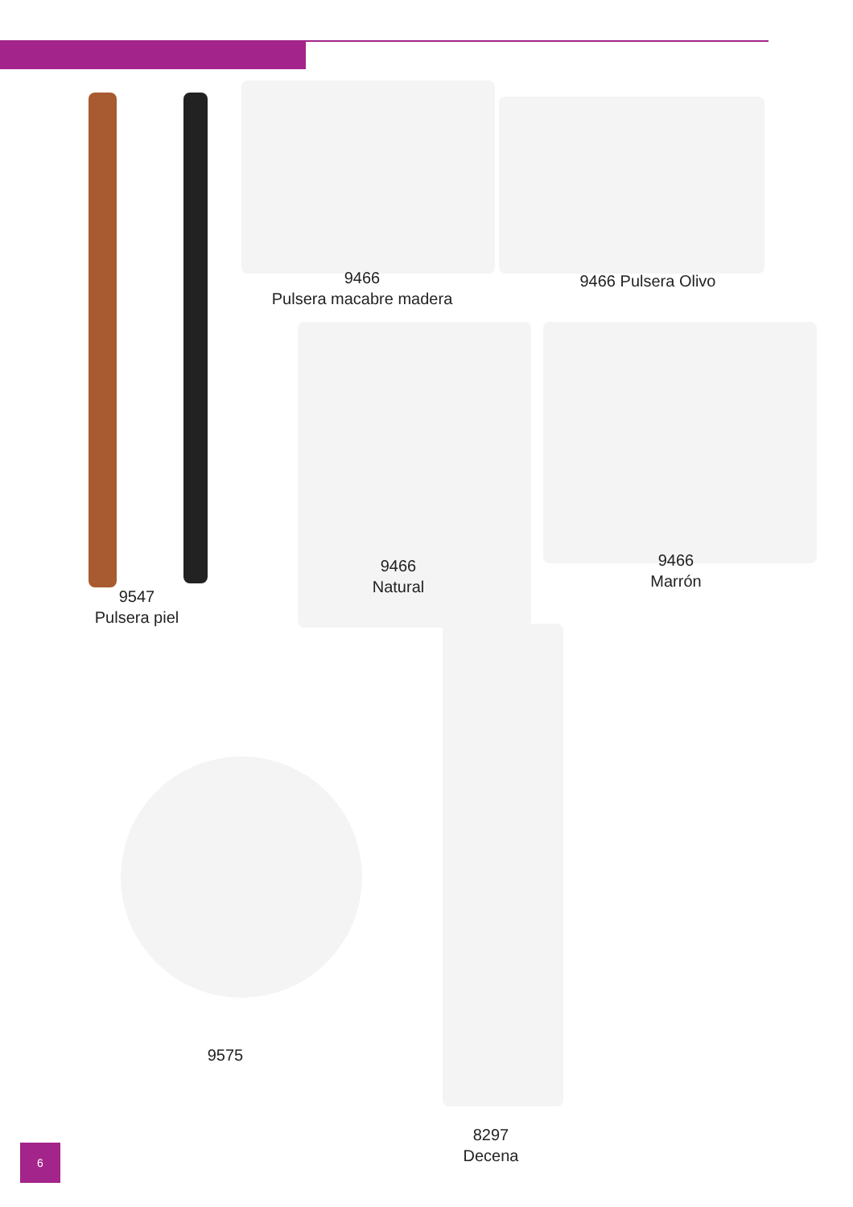9547
Pulsera piel
9466
Pulsera macabre madera
9466 Pulsera Olivo
9466
Natural
9466
Marrón
9575
8297
Decena
6